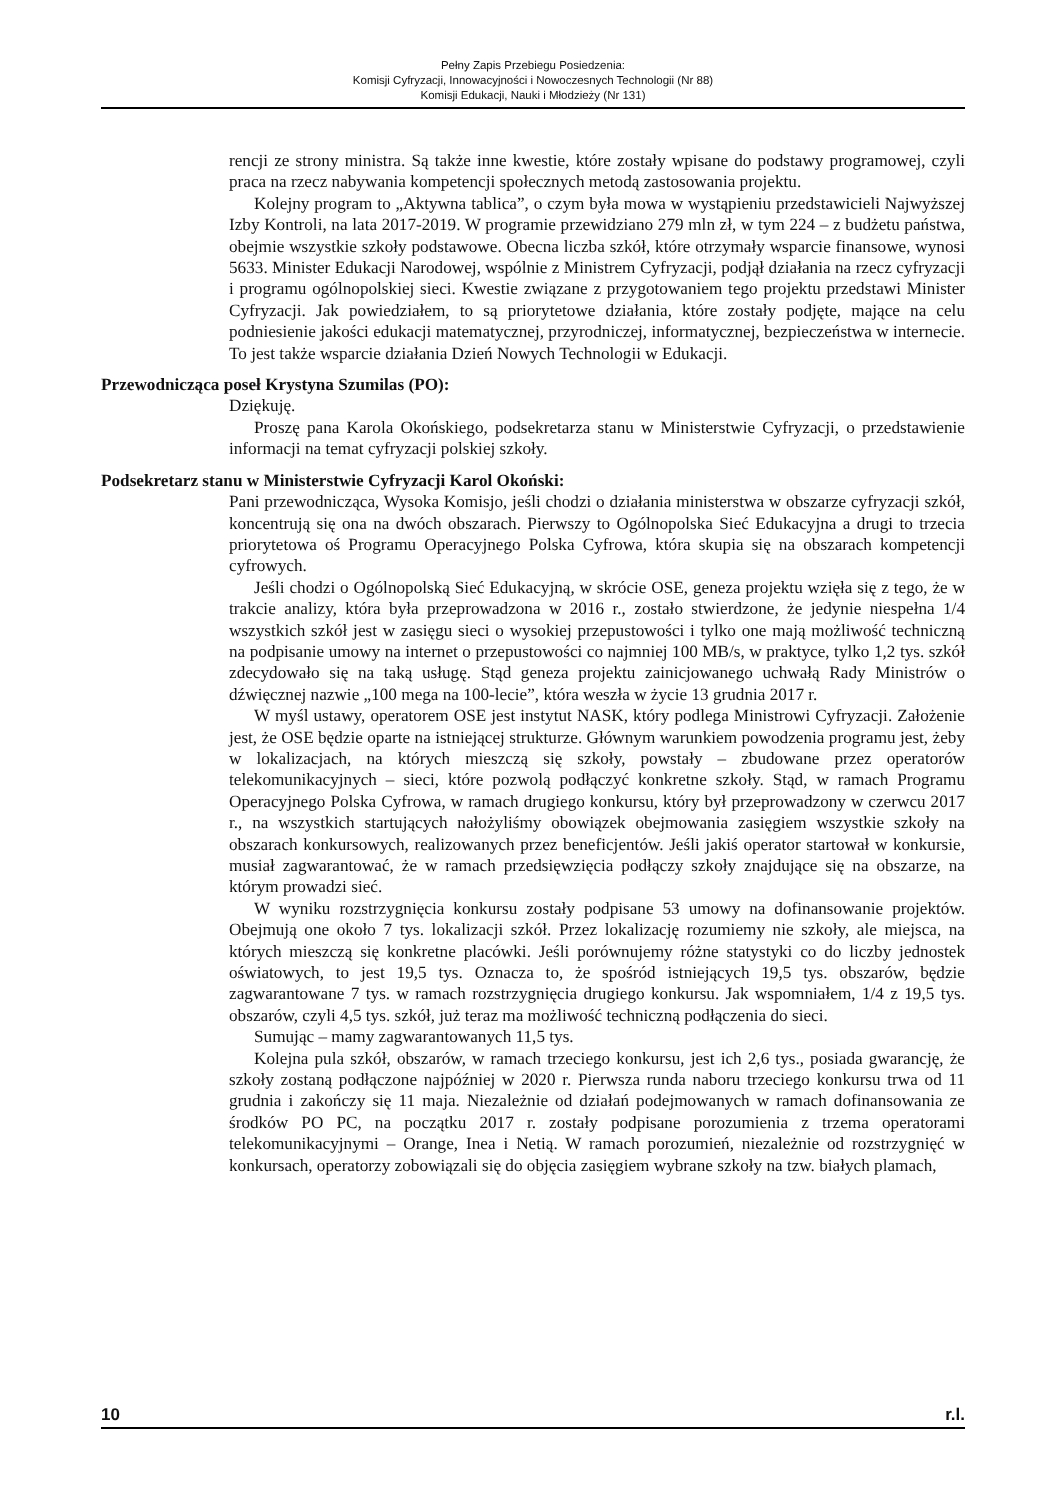Pełny Zapis Przebiegu Posiedzenia:
Komisji Cyfryzacji, Innowacyjności i Nowoczesnych Technologii (Nr 88)
Komisji Edukacji, Nauki i Młodzieży (Nr 131)
rencji ze strony ministra. Są także inne kwestie, które zostały wpisane do podstawy programowej, czyli praca na rzecz nabywania kompetencji społecznych metodą zastosowania projektu.
Kolejny program to „Aktywna tablica”, o czym była mowa w wystąpieniu przedstawicieli Najwyższej Izby Kontroli, na lata 2017-2019. W programie przewidziano 279 mln zł, w tym 224 – z budżetu państwa, obejmie wszystkie szkoły podstawowe. Obecna liczba szkół, które otrzymały wsparcie finansowe, wynosi 5633. Minister Edukacji Narodowej, wspólnie z Ministrem Cyfryzacji, podjął działania na rzecz cyfryzacji i programu ogólnopolskiej sieci. Kwestie związane z przygotowaniem tego projektu przedstawi Minister Cyfryzacji. Jak powiedziałem, to są priorytetowe działania, które zostały podjęte, mające na celu podniesienie jakości edukacji matematycznej, przyrodniczej, informatycznej, bezpieczeństwa w internecie. To jest także wsparcie działania Dzień Nowych Technologii w Edukacji.
Przewodnicząca poseł Krystyna Szumilas (PO):
Dziękuję.
Proszę pana Karola Okońskiego, podsekretarza stanu w Ministerstwie Cyfryzacji, o przedstawienie informacji na temat cyfryzacji polskiej szkoły.
Podsekretarz stanu w Ministerstwie Cyfryzacji Karol Okoński:
Pani przewodnicząca, Wysoka Komisjo, jeśli chodzi o działania ministerstwa w obszarze cyfryzacji szkół, koncentrują się ona na dwóch obszarach. Pierwszy to Ogólnopolska Sieć Edukacyjna a drugi to trzecia priorytetowa oś Programu Operacyjnego Polska Cyfrowa, która skupia się na obszarach kompetencji cyfrowych.
Jeśli chodzi o Ogólnopolską Sieć Edukacyjną, w skrócie OSE, geneza projektu wzięła się z tego, że w trakcie analizy, która była przeprowadzona w 2016 r., zostało stwierdzone, że jedynie niespełna 1/4 wszystkich szkół jest w zasięgu sieci o wysokiej przepustowości i tylko one mają możliwość techniczną na podpisanie umowy na internet o przepustowości co najmniej 100 MB/s, w praktyce, tylko 1,2 tys. szkół zdecydowało się na taką usługę. Stąd geneza projektu zainicjowanego uchwałą Rady Ministrów o dźwięcznej nazwie „100 mega na 100-lecie”, która weszła w życie 13 grudnia 2017 r.
W myśl ustawy, operatorem OSE jest instytut NASK, który podlega Ministrowi Cyfryzacji. Założenie jest, że OSE będzie oparte na istniejącej strukturze. Głównym warunkiem powodzenia programu jest, żeby w lokalizacjach, na których mieszczą się szkoły, powstały – zbudowane przez operatorów telekomunikacyjnych – sieci, które pozwolą podłączyć konkretne szkoły. Stąd, w ramach Programu Operacyjnego Polska Cyfrowa, w ramach drugiego konkursu, który był przeprowadzony w czerwcu 2017 r., na wszystkich startujących nałożyliśmy obowiązek obejmowania zasięgiem wszystkie szkoły na obszarach konkursowych, realizowanych przez beneficjentów. Jeśli jakiś operator startował w konkursie, musiał zagwarantować, że w ramach przedsięwzięcia podłączy szkoły znajdujące się na obszarze, na którym prowadzi sieć.
W wyniku rozstrzygnięcia konkursu zostały podpisane 53 umowy na dofinansowanie projektów. Obejmują one około 7 tys. lokalizacji szkół. Przez lokalizację rozumiemy nie szkoły, ale miejsca, na których mieszczą się konkretne placówki. Jeśli porównujemy różne statystyki co do liczby jednostek oświatowych, to jest 19,5 tys. Oznacza to, że spośród istniejących 19,5 tys. obszarów, będzie zagwarantowane 7 tys. w ramach rozstrzygnięcia drugiego konkursu. Jak wspomniałem, 1/4 z 19,5 tys. obszarów, czyli 4,5 tys. szkół, już teraz ma możliwość techniczną podłączenia do sieci.
Sumując – mamy zagwarantowanych 11,5 tys.
Kolejna pula szkół, obszarów, w ramach trzeciego konkursu, jest ich 2,6 tys., posiada gwarancję, że szkoły zostaną podłączone najpóźniej w 2020 r. Pierwsza runda naboru trzeciego konkursu trwa od 11 grudnia i zakończy się 11 maja. Niezależnie od działań podejmowanych w ramach dofinansowania ze środków PO PC, na początku 2017 r. zostały podpisane porozumienia z trzema operatorami telekomunikacyjnymi – Orange, Inea i Netią. W ramach porozumień, niezależnie od rozstrzygnięć w konkursach, operatorzy zobowiązali się do objęcia zasięgiem wybrane szkoły na tzw. białych plamach,
10 r.l.